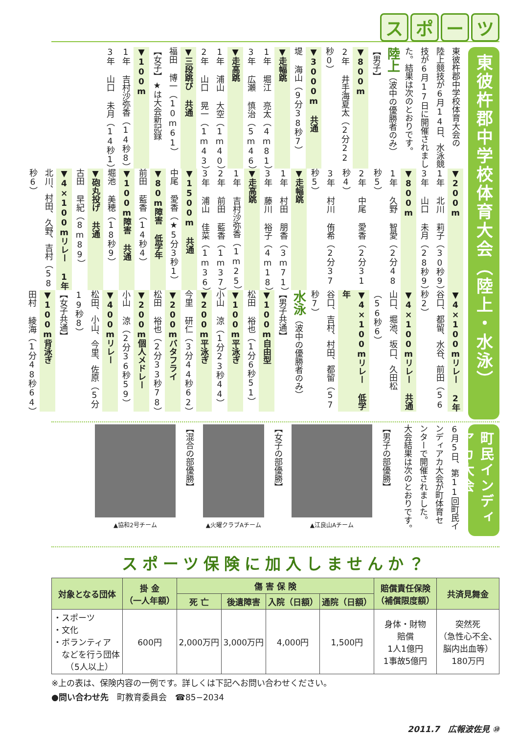スポーツ
東彼杵郡中学校体育大会（陸上・水泳）
東彼杵郡中学校体育大会の
陸上競技が6月14日、水泳競
技が6月17日に開催されまし
た。結果は次のとおりです。
陸上（波中の優勝者のみ）
【男子】
▼800m
2年 井手海夏太（2分22秒0）
▼3000m 共通
堤 海山（9分38秒7）
▼走幅跳
1年 堀江 亮太（4m81）
3年 広瀬 慎治（5m46）
▼走高跳
1年 浦山 大空（1m40）
2年 山口 晃一（1m43）
▼三段跳び 共通
福田 博一（10m61）
【女子】★は大会新記録
▼100m
1年 吉村沙弥香（14秒8）
3年 山口 未月（14秒1）
▼200m
1年 北川 莉子（30秒9）
3年 山口 未月（28秒9）
▼800m
1年 久野 智愛（2分48秒5）
2年 中尾 愛香（2分31秒4）
3年 村川 侑希（2分37秒5）
▼走幅跳
1年 村田 朋香（3m71）
3年 藤川 裕子（4m18）
▼走高跳
1年 吉村沙弥香（1m25）
2年 前田 藍香（1m37）
3年 浦山 佳菜（1m36）
▼1500m 共通
中尾 愛香（★5分3秒1）
▼80m障害 低学年
前田 藍香（14秒4）
▼100m障害 共通
堀池 美穂（18秒9）
▼砲丸投げ 共通
古田 早紀（8m89）
▼4×100mリレー 1年
北川、村田、久野、吉村（58秒6）
▼4×100mリレー 2年
谷口、都留、水谷、前田（56秒2）
▼4×100mリレー 共通
山口、堀池、坂口、久田松（56秒6）
▼4×100mリレー 低学年
谷口、吉村、村田、都留（57秒7）
水泳（波中の優勝者のみ）
【男子共通】
▼100m自由型
松田 裕也（1分6秒51）
▼100m平泳ぎ
小山 涼（1分23秒44）
▼200m平泳ぎ
今里 研仁（3分44秒62）
▼200mバタフライ
松田 裕也（2分33秒78）
▼200m個人メドレー
小山 涼（2分36秒59）
▼400mリレー
松田、小山、今里、佐原（5分19秒8）
【女子共通】
▼100m背泳ぎ
田村 綾海（1分48秒64）
町民インディアカ大会
6月5日、第11回町民イ
ンディアカ大会が町体育セ
ンターで開催されました。
大会結果は次のとおりです。
【男子の部優勝】
▲江良山Aチーム
【女子の部優勝】
▲火曜クラブAチーム
【混合の部優勝】
▲協和2号チーム
スポーツ保険に加入しませんか？
| 対象となる団体 | 掛 金 （一人年額） | 傷 害 保 険 | | | | 賠償責任保険 （補償限度額） | 共済見舞金 |
| --- | --- | --- | --- | --- | --- | --- | --- |
| | | 死 亡 | 後遺障害 | 入院（日額） | 通院（日額） | | |
| ・スポーツ ・文化 ・ボランティア などを行う団体 （5人以上） | 600円 | 2,000万円 | 3,000万円 | 4,000円 | 1,500円 | 身体・財物 賠償 1人1億円 1事故5億円 | 突然死 （急性心不全、 脳内出血等） 180万円 |
※上の表は、保険内容の一例です。詳しくは下記へお問い合わせください。
●問い合わせ先　町教育委員会　☎85−2034
2011.7　広報波佐見 ⑩